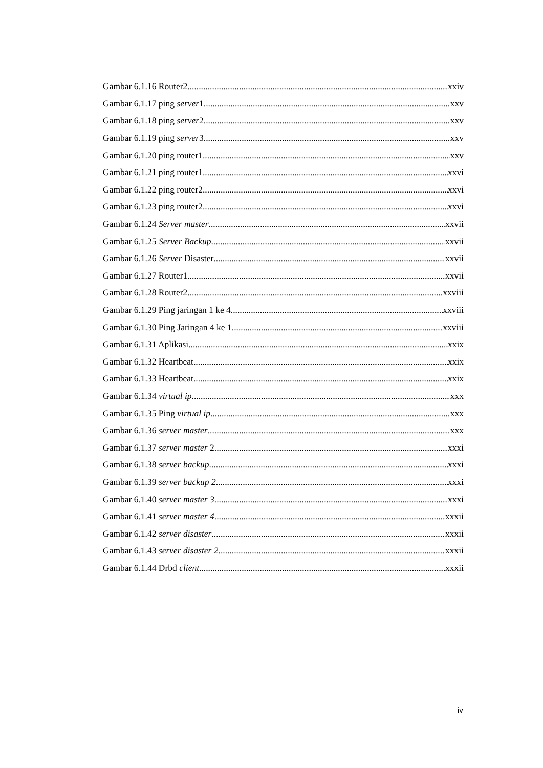Gambar 6.1.16 Router2 xxiv
Gambar 6.1.17 ping server1 xxv
Gambar 6.1.18 ping server2 xxv
Gambar 6.1.19 ping server3 xxv
Gambar 6.1.20 ping router1 xxv
Gambar 6.1.21 ping router1 xxvi
Gambar 6.1.22 ping router2 xxvi
Gambar 6.1.23 ping router2 xxvi
Gambar 6.1.24 Server master xxvii
Gambar 6.1.25 Server Backup xxvii
Gambar 6.1.26 Server Disaster xxvii
Gambar 6.1.27 Router1 xxvii
Gambar 6.1.28 Router2 xxviii
Gambar 6.1.29 Ping jaringan 1 ke 4 xxviii
Gambar 6.1.30 Ping Jaringan 4 ke 1 xxviii
Gambar 6.1.31 Aplikasi xxix
Gambar 6.1.32 Heartbeat xxix
Gambar 6.1.33 Heartbeat xxix
Gambar 6.1.34 virtual ip xxx
Gambar 6.1.35 Ping virtual ip xxx
Gambar 6.1.36 server master xxx
Gambar 6.1.37 server master 2 xxxi
Gambar 6.1.38 server backup xxxi
Gambar 6.1.39 server backup 2 xxxi
Gambar 6.1.40 server master 3 xxxi
Gambar 6.1.41 server master 4 xxxii
Gambar 6.1.42 server disaster xxxii
Gambar 6.1.43 server disaster 2 xxxii
Gambar 6.1.44 Drbd client xxxii
iv